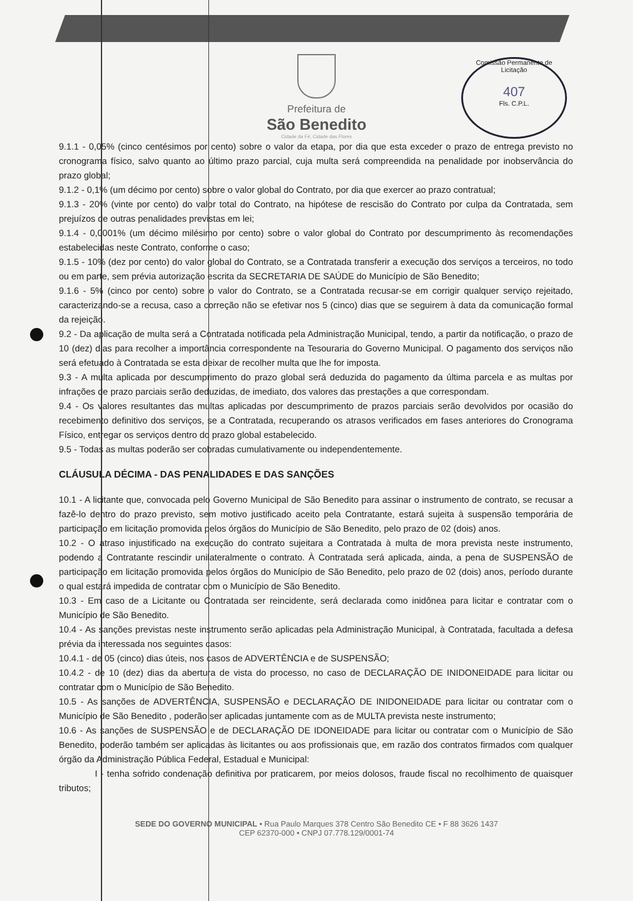Comissão Permanente de Licitação
407
Fls. C.P.L.
Prefeitura de
São Benedito
Cidade da Fé, Cidade das Flores
9.1.1 - 0,05% (cinco centésimos por cento) sobre o valor da etapa, por dia que esta exceder o prazo de entrega previsto no cronograma físico, salvo quanto ao último prazo parcial, cuja multa será compreendida na penalidade por inobservância do prazo global;
9.1.2 - 0,1% (um décimo por cento) sobre o valor global do Contrato, por dia que exercer ao prazo contratual;
9.1.3 - 20% (vinte por cento) do valor total do Contrato, na hipótese de rescisão do Contrato por culpa da Contratada, sem prejuízos de outras penalidades previstas em lei;
9.1.4 - 0,0001% (um décimo milésimo por cento) sobre o valor global do Contrato por descumprimento às recomendações estabelecidas neste Contrato, conforme o caso;
9.1.5 - 10% (dez por cento) do valor global do Contrato, se a Contratada transferir a execução dos serviços a terceiros, no todo ou em parte, sem prévia autorização escrita da SECRETARIA DE SAÚDE do Município de São Benedito;
9.1.6 - 5% (cinco por cento) sobre o valor do Contrato, se a Contratada recusar-se em corrigir qualquer serviço rejeitado, caracterizando-se a recusa, caso a correção não se efetivar nos 5 (cinco) dias que se seguirem à data da comunicação formal da rejeição.
9.2 - Da aplicação de multa será a Contratada notificada pela Administração Municipal, tendo, a partir da notificação, o prazo de 10 (dez) dias para recolher a importância correspondente na Tesouraria do Governo Municipal. O pagamento dos serviços não será efetuado à Contratada se esta deixar de recolher multa que lhe for imposta.
9.3 - A multa aplicada por descumprimento do prazo global será deduzida do pagamento da última parcela e as multas por infrações de prazo parciais serão deduzidas, de imediato, dos valores das prestações a que correspondam.
9.4 - Os valores resultantes das multas aplicadas por descumprimento de prazos parciais serão devolvidos por ocasião do recebimento definitivo dos serviços, se a Contratada, recuperando os atrasos verificados em fases anteriores do Cronograma Físico, entregar os serviços dentro do prazo global estabelecido.
9.5 - Todas as multas poderão ser cobradas cumulativamente ou independentemente.
CLÁUSULA DÉCIMA - DAS PENALIDADES E DAS SANÇÕES
10.1 - A licitante que, convocada pelo Governo Municipal de São Benedito para assinar o instrumento de contrato, se recusar a fazê-lo dentro do prazo previsto, sem motivo justificado aceito pela Contratante, estará sujeita à suspensão temporária de participação em licitação promovida pelos órgãos do Município de São Benedito, pelo prazo de 02 (dois) anos.
10.2 - O atraso injustificado na execução do contrato sujeitara a Contratada à multa de mora prevista neste instrumento, podendo a Contratante rescindir unilateralmente o contrato. À Contratada será aplicada, ainda, a pena de SUSPENSÃO de participação em licitação promovida pelos órgãos do Município de São Benedito, pelo prazo de 02 (dois) anos, período durante o qual estará impedida de contratar com o Município de São Benedito.
10.3 - Em caso de a Licitante ou Contratada ser reincidente, será declarada como inidônea para licitar e contratar com o Município de São Benedito.
10.4 - As sanções previstas neste instrumento serão aplicadas pela Administração Municipal, à Contratada, facultada a defesa prévia da interessada nos seguintes casos:
10.4.1 - de 05 (cinco) dias úteis, nos casos de ADVERTÊNCIA e de SUSPENSÃO;
10.4.2 - de 10 (dez) dias da abertura de vista do processo, no caso de DECLARAÇÃO DE INIDONEIDADE para licitar ou contratar com o Município de São Benedito.
10.5 - As sanções de ADVERTÊNCIA, SUSPENSÃO e DECLARAÇÃO DE INIDONEIDADE para licitar ou contratar com o Município de São Benedito , poderão ser aplicadas juntamente com as de MULTA prevista neste instrumento;
10.6 - As sanções de SUSPENSÃO e de DECLARAÇÃO DE IDONEIDADE para licitar ou contratar com o Município de São Benedito, poderão também ser aplicadas às licitantes ou aos profissionais que, em razão dos contratos firmados com qualquer órgão da Administração Pública Federal, Estadual e Municipal:
I - tenha sofrido condenação definitiva por praticarem, por meios dolosos, fraude fiscal no recolhimento de quaisquer tributos;
SEDE DO GOVERNO MUNICIPAL • Rua Paulo Marques 378 Centro São Benedito CE • F 88 3626 1437
CEP 62370-000 • CNPJ 07.778.129/0001-74